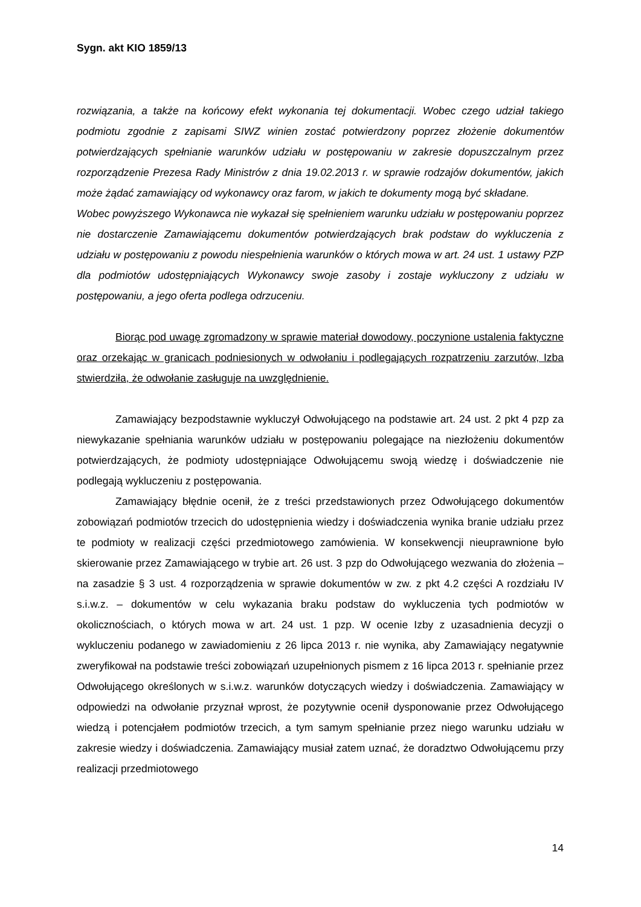Sygn. akt KIO 1859/13
rozwiązania, a także na końcowy efekt wykonania tej dokumentacji. Wobec czego udział takiego podmiotu zgodnie z zapisami SIWZ winien zostać potwierdzony poprzez złożenie dokumentów potwierdzających spełnianie warunków udziału w postępowaniu w zakresie dopuszczalnym przez rozporządzenie Prezesa Rady Ministrów z dnia 19.02.2013 r. w sprawie rodzajów dokumentów, jakich może żądać zamawiający od wykonawcy oraz farom, w jakich te dokumenty mogą być składane.
Wobec powyższego Wykonawca nie wykazał się spełnieniem warunku udziału w postępowaniu poprzez nie dostarczenie Zamawiającemu dokumentów potwierdzających brak podstaw do wykluczenia z udziału w postępowaniu z powodu niespełnienia warunków o których mowa w art. 24 ust. 1 ustawy PZP dla podmiotów udostępniających Wykonawcy swoje zasoby i zostaje wykluczony z udziału w postępowaniu, a jego oferta podlega odrzuceniu.
Biorąc pod uwagę zgromadzony w sprawie materiał dowodowy, poczynione ustalenia faktyczne oraz orzekając w granicach podniesionych w odwołaniu i podlegających rozpatrzeniu zarzutów, Izba stwierdziła, że odwołanie zasługuje na uwzględnienie.
Zamawiający bezpodstawnie wykluczył Odwołującego na podstawie art. 24 ust. 2 pkt 4 pzp za niewykazanie spełniania warunków udziału w postępowaniu polegające na niezłożeniu dokumentów potwierdzających, że podmioty udostępniające Odwołującemu swoją wiedzę i doświadczenie nie podlegają wykluczeniu z postępowania.
Zamawiający błędnie ocenił, że z treści przedstawionych przez Odwołującego dokumentów zobowiązań podmiotów trzecich do udostępnienia wiedzy i doświadczenia wynika branie udziału przez te podmioty w realizacji części przedmiotowego zamówienia. W konsekwencji nieuprawnione było skierowanie przez Zamawiającego w trybie art. 26 ust. 3 pzp do Odwołującego wezwania do złożenia – na zasadzie § 3 ust. 4 rozporządzenia w sprawie dokumentów w zw. z pkt 4.2 części A rozdziału IV s.i.w.z. – dokumentów w celu wykazania braku podstaw do wykluczenia tych podmiotów w okolicznościach, o których mowa w art. 24 ust. 1 pzp. W ocenie Izby z uzasadnienia decyzji o wykluczeniu podanego w zawiadomieniu z 26 lipca 2013 r. nie wynika, aby Zamawiający negatywnie zweryfikował na podstawie treści zobowiązań uzupełnionych pismem z 16 lipca 2013 r. spełnianie przez Odwołującego określonych w s.i.w.z. warunków dotyczących wiedzy i doświadczenia. Zamawiający w odpowiedzi na odwołanie przyznał wprost, że pozytywnie ocenił dysponowanie przez Odwołującego wiedzą i potencjałem podmiotów trzecich, a tym samym spełnianie przez niego warunku udziału w zakresie wiedzy i doświadczenia. Zamawiający musiał zatem uznać, że doradztwo Odwołującemu przy realizacji przedmiotowego
14